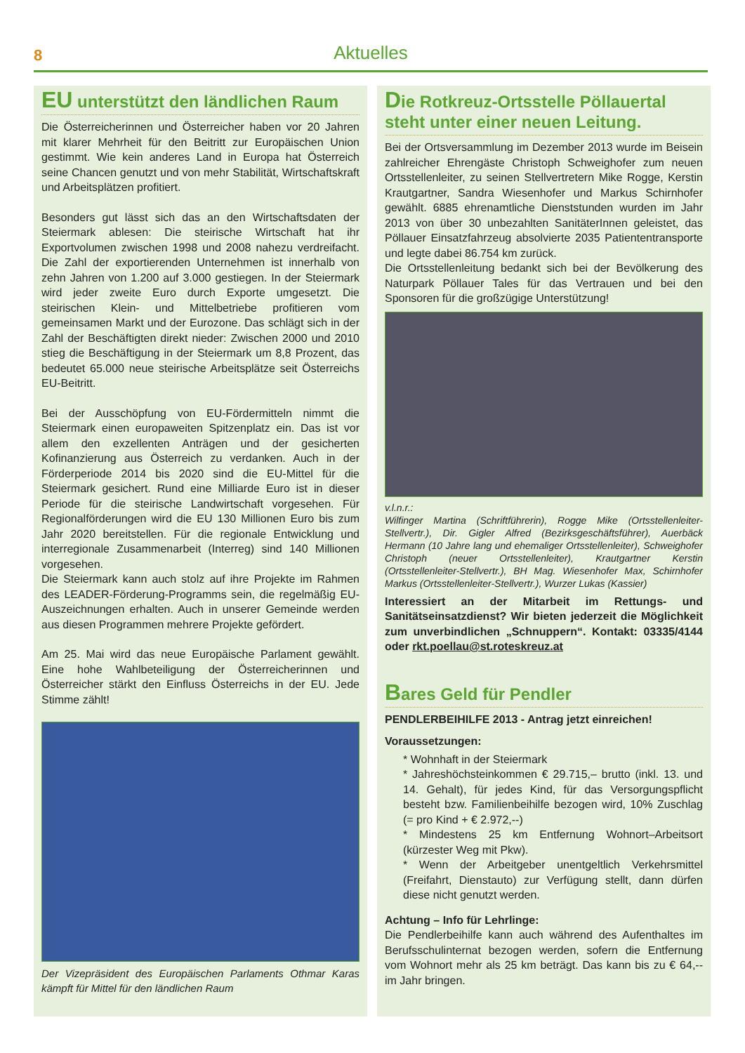8
Aktuelles
EU unterstützt den ländlichen Raum
Die Österreicherinnen und Österreicher haben vor 20 Jahren mit klarer Mehrheit für den Beitritt zur Europäischen Union gestimmt. Wie kein anderes Land in Europa hat Österreich seine Chancen genutzt und von mehr Stabilität, Wirtschaftskraft und Arbeitsplätzen profitiert.
Besonders gut lässt sich das an den Wirtschaftsdaten der Steiermark ablesen: Die steirische Wirtschaft hat ihr Exportvolumen zwischen 1998 und 2008 nahezu verdreifacht. Die Zahl der exportierenden Unternehmen ist innerhalb von zehn Jahren von 1.200 auf 3.000 gestiegen. In der Steiermark wird jeder zweite Euro durch Exporte umgesetzt. Die steirischen Klein- und Mittelbetriebe profitieren vom gemeinsamen Markt und der Eurozone. Das schlägt sich in der Zahl der Beschäftigten direkt nieder: Zwischen 2000 und 2010 stieg die Beschäftigung in der Steiermark um 8,8 Prozent, das bedeutet 65.000 neue steirische Arbeitsplätze seit Österreichs EU-Beitritt.
Bei der Ausschöpfung von EU-Fördermitteln nimmt die Steiermark einen europaweiten Spitzenplatz ein. Das ist vor allem den exzellenten Anträgen und der gesicherten Kofinanzierung aus Österreich zu verdanken. Auch in der Förderperiode 2014 bis 2020 sind die EU-Mittel für die Steiermark gesichert. Rund eine Milliarde Euro ist in dieser Periode für die steirische Landwirtschaft vorgesehen. Für Regionalförderungen wird die EU 130 Millionen Euro bis zum Jahr 2020 bereitstellen. Für die regionale Entwicklung und interregionale Zusammenarbeit (Interreg) sind 140 Millionen vorgesehen.
Die Steiermark kann auch stolz auf ihre Projekte im Rahmen des LEADER-Förderung-Programms sein, die regelmäßig EU-Auszeichnungen erhalten. Auch in unserer Gemeinde werden aus diesen Programmen mehrere Projekte gefördert.
Am 25. Mai wird das neue Europäische Parlament gewählt. Eine hohe Wahlbeteiligung der Österreicherinnen und Österreicher stärkt den Einfluss Österreichs in der EU. Jede Stimme zählt!
Der Vizepräsident des Europäischen Parlaments Othmar Karas kämpft für Mittel für den ländlichen Raum
Die Rotkreuz-Ortsstelle Pöllauertal steht unter einer neuen Leitung.
Bei der Ortsversammlung im Dezember 2013 wurde im Beisein zahlreicher Ehrengäste Christoph Schweighofer zum neuen Ortsstellenleiter, zu seinen Stellvertretern Mike Rogge, Kerstin Krautgartner, Sandra Wiesenhofer und Markus Schirnhofer gewählt. 6885 ehrenamtliche Dienststunden wurden im Jahr 2013 von über 30 unbezahlten SanitäterInnen geleistet, das Pöllauer Einsatzfahrzeug absolvierte 2035 Patiententransporte und legte dabei 86.754 km zurück.
Die Ortsstellenleitung bedankt sich bei der Bevölkerung des Naturpark Pöllauer Tales für das Vertrauen und bei den Sponsoren für die großzügige Unterstützung!
v.l.n.r.:
Wilfinger Martina (Schriftführerin), Rogge Mike (Ortsstellenleiter- Stellvertr.), Dir. Gigler Alfred (Bezirksgeschäftsführer), Auerbäck Hermann (10 Jahre lang und ehemaliger Ortsstellenleiter), Schweighofer Christoph (neuer Ortsstellenleiter), Krautgartner Kerstin (Ortsstellenleiter-Stellvertr.), BH Mag. Wiesenhofer Max, Schirnhofer Markus (Ortsstellenleiter-Stellvertr.), Wurzer Lukas (Kassier)
Interessiert an der Mitarbeit im Rettungs- und Sanitätseinsatzdienst? Wir bieten jederzeit die Möglichkeit zum unverbindlichen „Schnuppern“. Kontakt: 03335/4144 oder rkt.poellau@st.roteskreuz.at
Bares Geld für Pendler
PENDLERBEIHILFE 2013 - Antrag jetzt einreichen!
Voraussetzungen:
* Wohnhaft in der Steiermark
* Jahreshöchsteinkommen € 29.715,– brutto (inkl. 13. und 14. Gehalt), für jedes Kind, für das Versorgungspflicht besteht bzw. Familienbeihilfe bezogen wird, 10% Zuschlag (= pro Kind + € 2.972,--)
* Mindestens 25 km Entfernung Wohnort–Arbeitsort (kürzester Weg mit Pkw).
* Wenn der Arbeitgeber unentgeltlich Verkehrsmittel (Freifahrt, Dienstauto) zur Verfügung stellt, dann dürfen diese nicht genutzt werden.
Achtung – Info für Lehrlinge:
Die Pendlerbeihilfe kann auch während des Aufenthaltes im Berufsschulinternat bezogen werden, sofern die Entfernung vom Wohnort mehr als 25 km beträgt. Das kann bis zu € 64,-- im Jahr bringen.